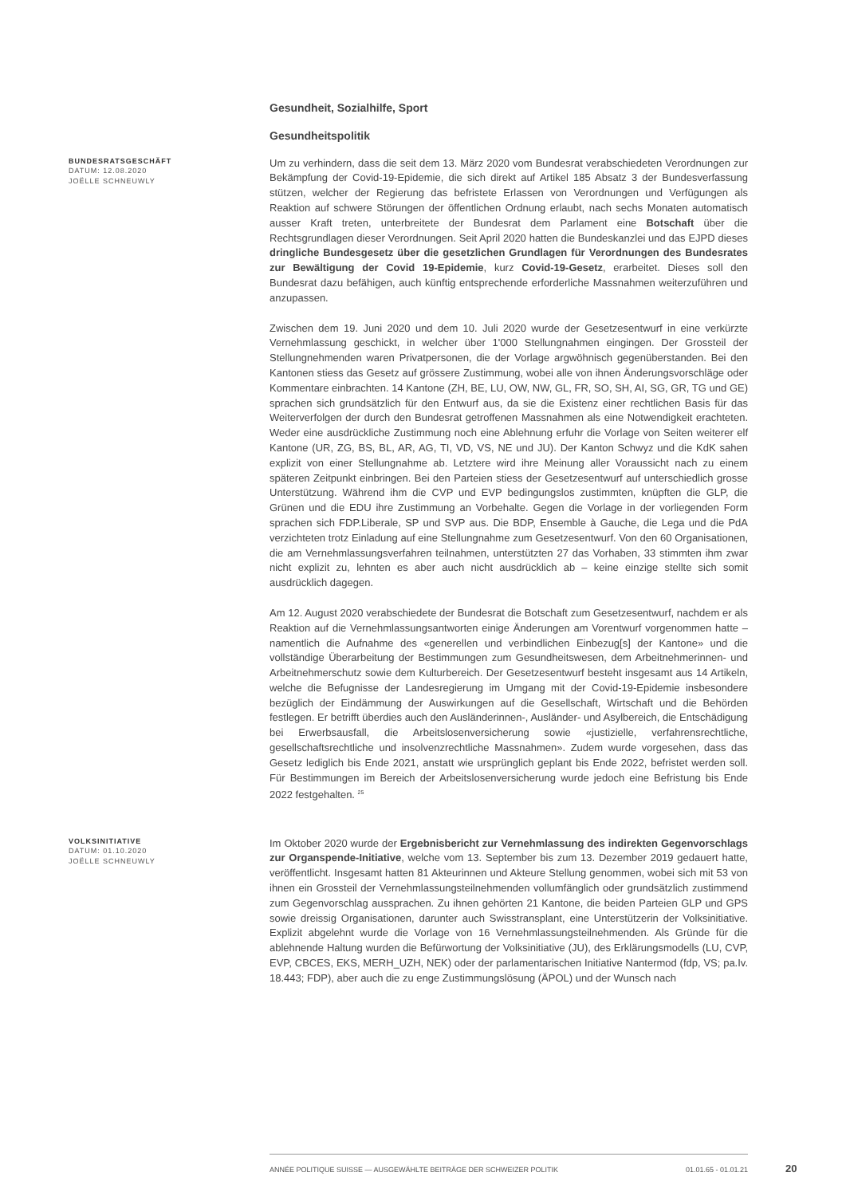Gesundheit, Sozialhilfe, Sport
Gesundheitspolitik
BUNDESRATSGESCHÄFT
DATUM: 12.08.2020
JOËLLE SCHNEUWLY
Um zu verhindern, dass die seit dem 13. März 2020 vom Bundesrat verabschiedeten Verordnungen zur Bekämpfung der Covid-19-Epidemie, die sich direkt auf Artikel 185 Absatz 3 der Bundesverfassung stützen, welcher der Regierung das befristete Erlassen von Verordnungen und Verfügungen als Reaktion auf schwere Störungen der öffentlichen Ordnung erlaubt, nach sechs Monaten automatisch ausser Kraft treten, unterbreitete der Bundesrat dem Parlament eine Botschaft über die Rechtsgrundlagen dieser Verordnungen. Seit April 2020 hatten die Bundeskanzlei und das EJPD dieses dringliche Bundesgesetz über die gesetzlichen Grundlagen für Verordnungen des Bundesrates zur Bewältigung der Covid 19-Epidemie, kurz Covid-19-Gesetz, erarbeitet. Dieses soll den Bundesrat dazu befähigen, auch künftig entsprechende erforderliche Massnahmen weiterzuführen und anzupassen.
Zwischen dem 19. Juni 2020 und dem 10. Juli 2020 wurde der Gesetzesentwurf in eine verkürzte Vernehmlassung geschickt, in welcher über 1'000 Stellungnahmen eingingen. Der Grossteil der Stellungnehmenden waren Privatpersonen, die der Vorlage argwöhnisch gegenüberstanden. Bei den Kantonen stiess das Gesetz auf grössere Zustimmung, wobei alle von ihnen Änderungsvorschläge oder Kommentare einbrachten. 14 Kantone (ZH, BE, LU, OW, NW, GL, FR, SO, SH, AI, SG, GR, TG und GE) sprachen sich grundsätzlich für den Entwurf aus, da sie die Existenz einer rechtlichen Basis für das Weiterverfolgen der durch den Bundesrat getroffenen Massnahmen als eine Notwendigkeit erachteten. Weder eine ausdrückliche Zustimmung noch eine Ablehnung erfuhr die Vorlage von Seiten weiterer elf Kantone (UR, ZG, BS, BL, AR, AG, TI, VD, VS, NE und JU). Der Kanton Schwyz und die KdK sahen explizit von einer Stellungnahme ab. Letztere wird ihre Meinung aller Voraussicht nach zu einem späteren Zeitpunkt einbringen. Bei den Parteien stiess der Gesetzesentwurf auf unterschiedlich grosse Unterstützung. Während ihm die CVP und EVP bedingungslos zustimmten, knüpften die GLP, die Grünen und die EDU ihre Zustimmung an Vorbehalte. Gegen die Vorlage in der vorliegenden Form sprachen sich FDP.Liberale, SP und SVP aus. Die BDP, Ensemble à Gauche, die Lega und die PdA verzichteten trotz Einladung auf eine Stellungnahme zum Gesetzesentwurf. Von den 60 Organisationen, die am Vernehmlassungsverfahren teilnahmen, unterstützten 27 das Vorhaben, 33 stimmten ihm zwar nicht explizit zu, lehnten es aber auch nicht ausdrücklich ab – keine einzige stellte sich somit ausdrücklich dagegen.
Am 12. August 2020 verabschiedete der Bundesrat die Botschaft zum Gesetzesentwurf, nachdem er als Reaktion auf die Vernehmlassungsantworten einige Änderungen am Vorentwurf vorgenommen hatte – namentlich die Aufnahme des «generellen und verbindlichen Einbezug[s] der Kantone» und die vollständige Überarbeitung der Bestimmungen zum Gesundheitswesen, dem Arbeitnehmerinnen- und Arbeitnehmerschutz sowie dem Kulturbereich. Der Gesetzesentwurf besteht insgesamt aus 14 Artikeln, welche die Befugnisse der Landesregierung im Umgang mit der Covid-19-Epidemie insbesondere bezüglich der Eindämmung der Auswirkungen auf die Gesellschaft, Wirtschaft und die Behörden festlegen. Er betrifft überdies auch den Ausländerinnen-, Ausländer- und Asylbereich, die Entschädigung bei Erwerbsausfall, die Arbeitslosenversicherung sowie «justizielle, verfahrensrechtliche, gesellschaftsrechtliche und insolvenzrechtliche Massnahmen». Zudem wurde vorgesehen, dass das Gesetz lediglich bis Ende 2021, anstatt wie ursprünglich geplant bis Ende 2022, befristet werden soll. Für Bestimmungen im Bereich der Arbeitslosenversicherung wurde jedoch eine Befristung bis Ende 2022 festgehalten. <sup>25</sup>
VOLKSINITIATIVE
DATUM: 01.10.2020
JOËLLE SCHNEUWLY
Im Oktober 2020 wurde der Ergebnisbericht zur Vernehmlassung des indirekten Gegenvorschlags zur Organspende-Initiative, welche vom 13. September bis zum 13. Dezember 2019 gedauert hatte, veröffentlicht. Insgesamt hatten 81 Akteurinnen und Akteure Stellung genommen, wobei sich mit 53 von ihnen ein Grossteil der Vernehmlassungsteilnehmenden vollumfänglich oder grundsätzlich zustimmend zum Gegenvorschlag aussprachen. Zu ihnen gehörten 21 Kantone, die beiden Parteien GLP und GPS sowie dreissig Organisationen, darunter auch Swisstransplant, eine Unterstützerin der Volksinitiative. Explizit abgelehnt wurde die Vorlage von 16 Vernehmlassungsteilnehmenden. Als Gründe für die ablehnende Haltung wurden die Befürwortung der Volksinitiative (JU), des Erklärungsmodells (LU, CVP, EVP, CBCES, EKS, MERH_UZH, NEK) oder der parlamentarischen Initiative Nantermod (fdp, VS; pa.Iv. 18.443; FDP), aber auch die zu enge Zustimmungslösung (ÄPOL) und der Wunsch nach
ANNÉE POLITIQUE SUISSE — AUSGEWÄHLTE BEITRÄGE DER SCHWEIZER POLITIK 01.01.65 - 01.01.21
20